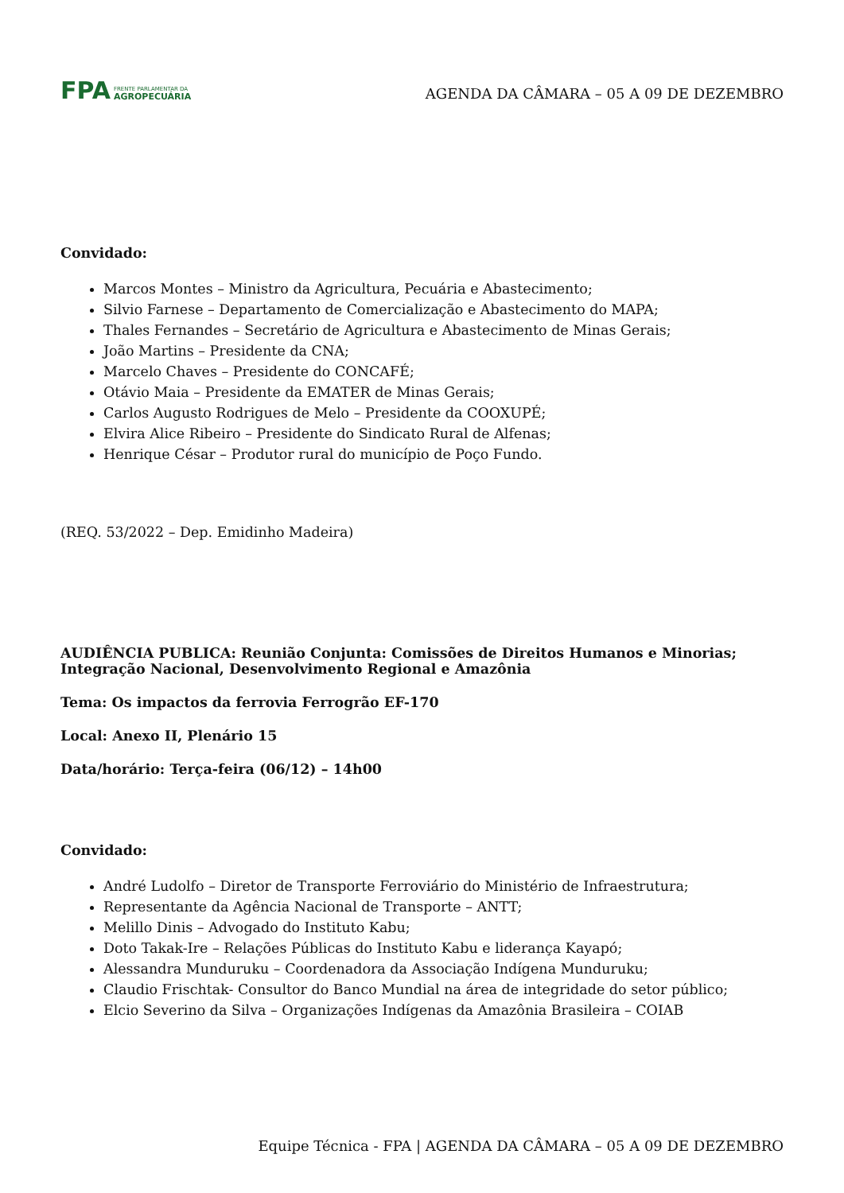FPA
FRENTE PARLAMENTAR DA
AGROPECUÁRIA
AGENDA DA CÂMARA – 05 A 09 DE DEZEMBRO
Convidado:
Marcos Montes – Ministro da Agricultura, Pecuária e Abastecimento;
Silvio Farnese – Departamento de Comercialização e Abastecimento do MAPA;
Thales Fernandes – Secretário de Agricultura e Abastecimento de Minas Gerais;
João Martins – Presidente da CNA;
Marcelo Chaves – Presidente do CONCAFÉ;
Otávio Maia – Presidente da EMATER de Minas Gerais;
Carlos Augusto Rodrigues de Melo – Presidente da COOXUPÉ;
Elvira Alice Ribeiro – Presidente do Sindicato Rural de Alfenas;
Henrique César – Produtor rural do município de Poço Fundo.
(REQ. 53/2022 – Dep. Emidinho Madeira)
AUDIÊNCIA PUBLICA: Reunião Conjunta: Comissões de Direitos Humanos e Minorias; Integração Nacional, Desenvolvimento Regional e Amazônia
Tema: Os impactos da ferrovia Ferrogrão EF-170
Local: Anexo II, Plenário 15
Data/horário: Terça-feira (06/12) – 14h00
Convidado:
André Ludolfo – Diretor de Transporte Ferroviário do Ministério de Infraestrutura;
Representante da Agência Nacional de Transporte – ANTT;
Melillo Dinis – Advogado do Instituto Kabu;
Doto Takak-Ire – Relações Públicas do Instituto Kabu e liderança Kayapó;
Alessandra Munduruku – Coordenadora da Associação Indígena Munduruku;
Claudio Frischtak- Consultor do Banco Mundial na área de integridade do setor público;
Elcio Severino da Silva – Organizações Indígenas da Amazônia Brasileira – COIAB
Equipe Técnica - FPA | AGENDA DA CÂMARA – 05 A 09 DE DEZEMBRO